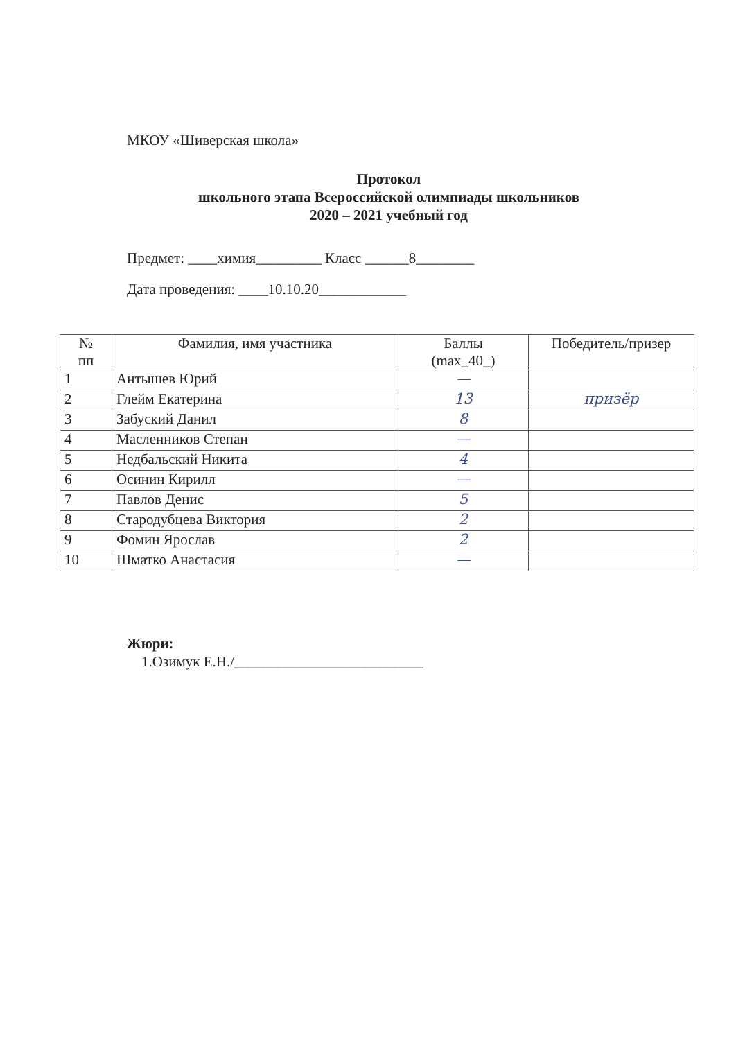МКОУ «Шиверская школа»
Протокол
школьного этапа Всероссийской олимпиады школьников
2020 – 2021 учебный год
Предмет: ____химия_________ Класс ______8________
Дата проведения: ____10.10.20____________
| № пп | Фамилия, имя участника | Баллы (max_40_) | Победитель/призер |
| --- | --- | --- | --- |
| 1 | Антышев Юрий | — | |
| 2 | Глейм Екатерина | 13 | призёр |
| 3 | Забуский Данил | 8 | |
| 4 | Масленников Степан | — | |
| 5 | Недбальский Никита | 4 | |
| 6 | Осинин Кирилл | — | |
| 7 | Павлов Денис | 5 | |
| 8 | Стародубцева Виктория | 2 | |
| 9 | Фомин Ярослав | 2 | |
| 10 | Шматко Анастасия | — | |
Жюри:
1.Озимук Е.Н./__________________________